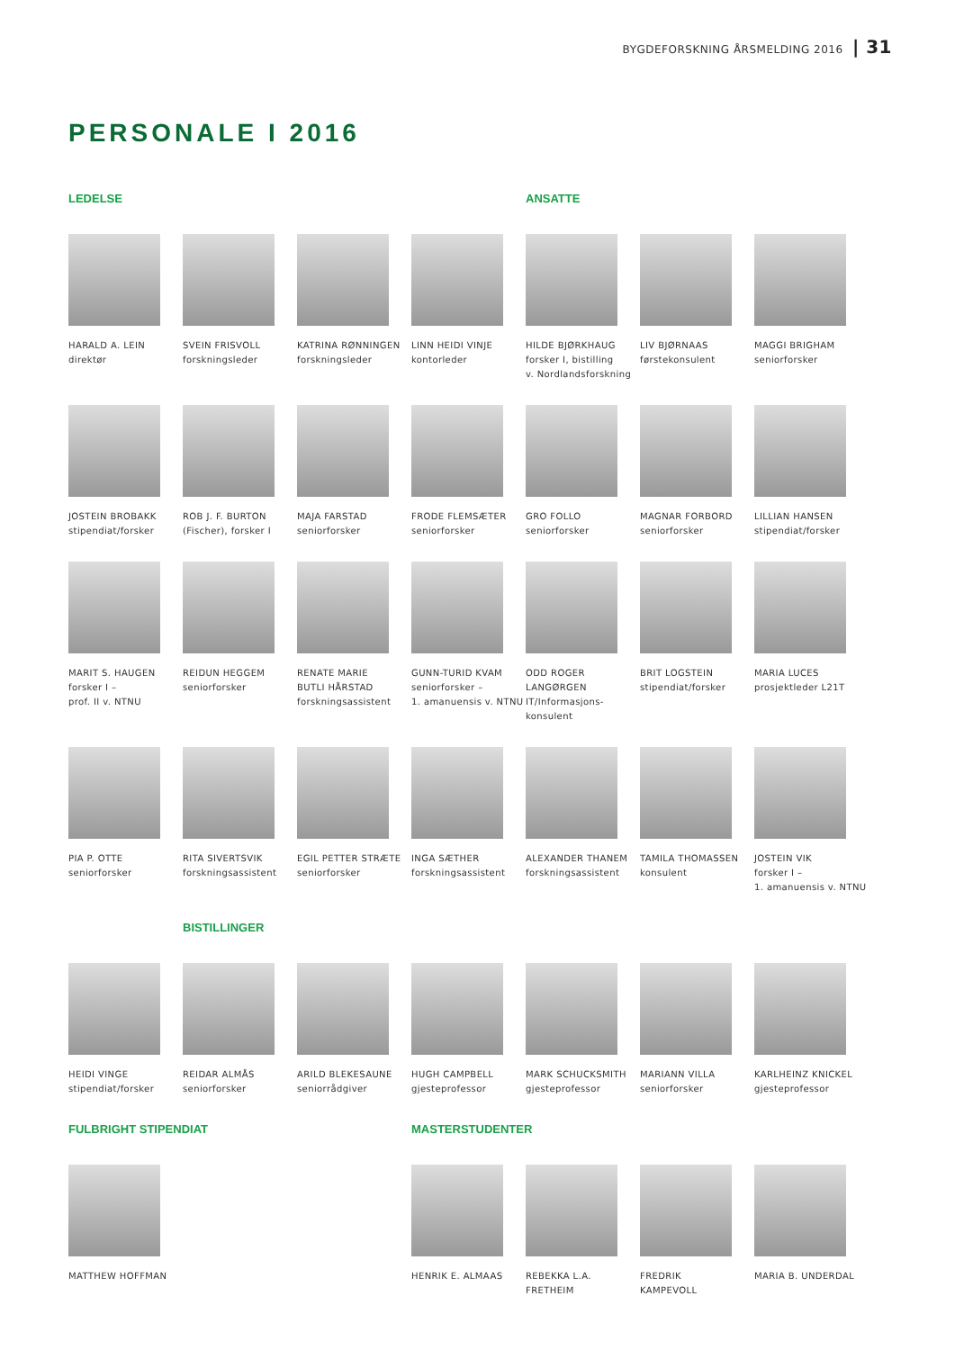BYGDEFORSKNING ÅRSMELDING 2016 | 31
PERSONALE I 2016
LEDELSE
ANSATTE
HARALD A. LEIN
direktør
SVEIN FRISVOLL
forskningsleder
KATRINA RØNNINGEN
forskningsleder
LINN HEIDI VINJE
kontorleder
HILDE BJØRKHAUG
forsker I, bistilling
v. Nordlandsforskning
LIV BJØRNAAS
førstekonsulent
MAGGI BRIGHAM
seniorforsker
JOSTEIN BROBAKK
stipendiat/forsker
ROB J. F. BURTON
(Fischer), forsker I
MAJA FARSTAD
seniorforsker
FRODE FLEMSÆTER
seniorforsker
GRO FOLLO
seniorforsker
MAGNAR FORBORD
seniorforsker
LILLIAN HANSEN
stipendiat/forsker
MARIT S. HAUGEN
forsker I –
prof. II v. NTNU
REIDUN HEGGEM
seniorforsker
RENATE MARIE
BUTLI HÅRSTAD
forskningsassistent
GUNN-TURID KVAM
seniorforsker –
1. amanuensis v. NTNU
ODD ROGER
LANGØRGEN
IT/Informasjons-
konsulent
BRIT LOGSTEIN
stipendiat/forsker
MARIA LUCES
prosjektleder L21T
PIA P. OTTE
seniorforsker
RITA SIVERTSVIK
forskningsassistent
EGIL PETTER STRÆTE
seniorforsker
INGA SÆTHER
forskningsassistent
ALEXANDER THANEM
forskningsassistent
TAMILA THOMASSEN
konsulent
JOSTEIN VIK
forsker I –
1. amanuensis v. NTNU
BISTILLINGER
HEIDI VINGE
stipendiat/forsker
REIDAR ALMÅS
seniorforsker
ARILD BLEKESAUNE
seniorrådgiver
HUGH CAMPBELL
gjesteprofessor
MARK SCHUCKSMITH
gjesteprofessor
MARIANN VILLA
seniorforsker
KARLHEINZ KNICKEL
gjesteprofessor
FULBRIGHT STIPENDIAT
MASTERSTUDENTER
MATTHEW HOFFMAN
HENRIK E. ALMAAS
REBEKKA L.A.
FRETHEIM
FREDRIK
KAMPEVOLL
MARIA B. UNDERDAL